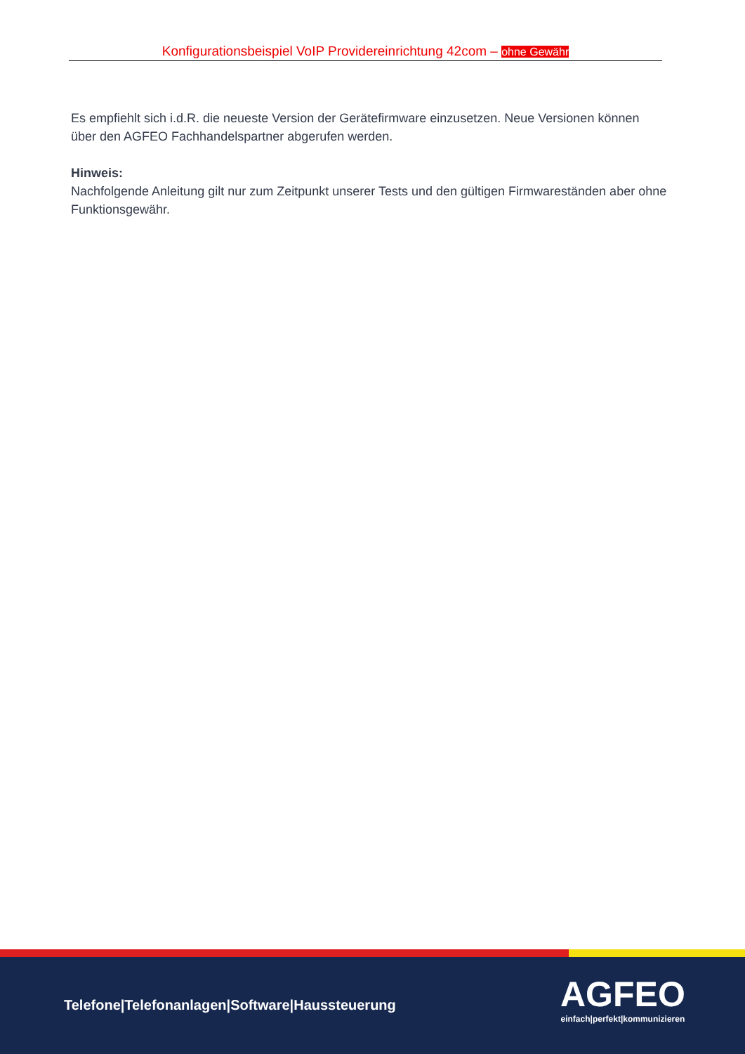Konfigurationsbeispiel VoIP Providereinrichtung 42com – ohne Gewähr
Es empfiehlt sich i.d.R. die neueste Version der Gerätefirmware einzusetzen. Neue Versionen können über den AGFEO Fachhandelspartner abgerufen werden.
Hinweis:
Nachfolgende Anleitung gilt nur zum Zeitpunkt unserer Tests und den gültigen Firmwareständen aber ohne Funktionsgewähr.
Telefone|Telefonanlagen|Software|Haussteuerung
AGFEO
einfach|perfekt|kommunizieren